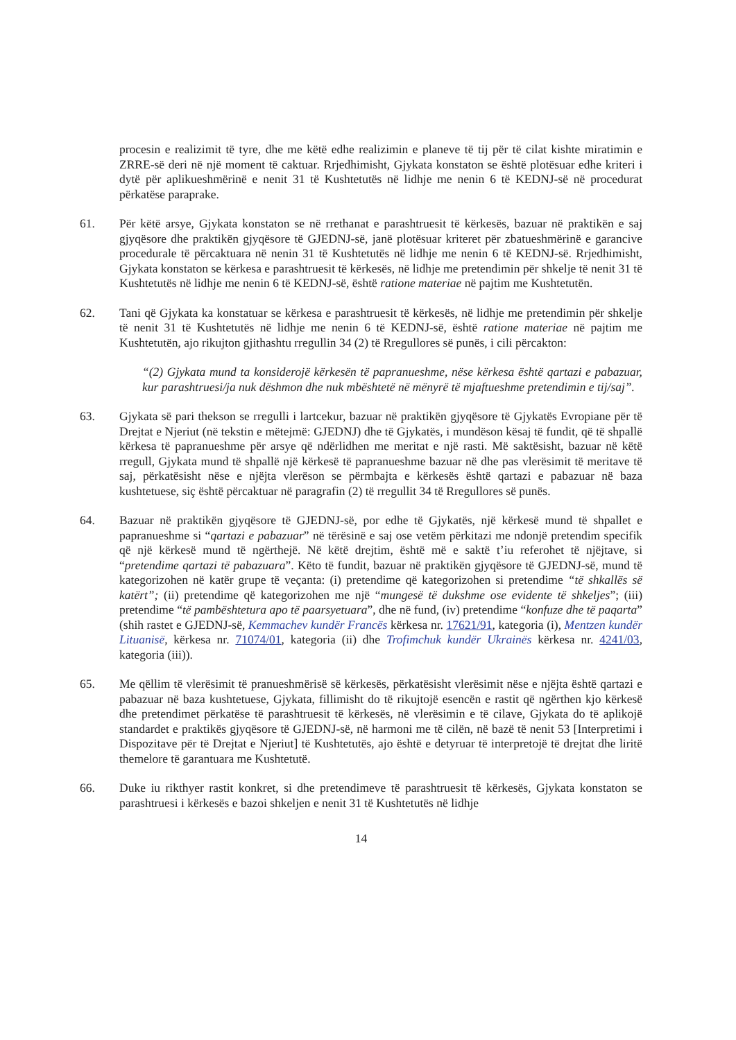procesin e realizimit të tyre, dhe me këtë edhe realizimin e planeve të tij për të cilat kishte miratimin e ZRRE-së deri në një moment të caktuar. Rrjedhimisht, Gjykata konstaton se është plotësuar edhe kriteri i dytë për aplikueshmërinë e nenit 31 të Kushtetutës në lidhje me nenin 6 të KEDNJ-së në procedurat përkatëse paraprake.
61. Për këtë arsye, Gjykata konstaton se në rrethanat e parashtruesit të kërkesës, bazuar në praktikën e saj gjyqësore dhe praktikën gjyqësore të GJEDNJ-së, janë plotësuar kriteret për zbatueshmërinë e garancive procedurale të përcaktuara në nenin 31 të Kushtetutës në lidhje me nenin 6 të KEDNJ-së. Rrjedhimisht, Gjykata konstaton se kërkesa e parashtruesit të kërkesës, në lidhje me pretendimin për shkelje të nenit 31 të Kushtetutës në lidhje me nenin 6 të KEDNJ-së, është ratione materiae në pajtim me Kushtetutën.
62. Tani që Gjykata ka konstatuar se kërkesa e parashtruesit të kërkesës, në lidhje me pretendimin për shkelje të nenit 31 të Kushtetutës në lidhje me nenin 6 të KEDNJ-së, është ratione materiae në pajtim me Kushtetutën, ajo rikujton gjithashtu rregullin 34 (2) të Rregullores së punës, i cili përcakton:
“(2) Gjykata mund ta konsiderojë kërkesën të papranueshme, nëse kërkesa është qartazi e pabazuar, kur parashtruesi/ja nuk dëshmon dhe nuk mbështetë në mënyrë të mjaftueshme pretendimin e tij/saj”.
63. Gjykata së pari thekson se rregulli i lartcekur, bazuar në praktikën gjyqësore të Gjykatës Evropiane për të Drejtat e Njeriut (në tekstin e mëtejmë: GJEDNJ) dhe të Gjykatës, i mundëson kësaj të fundit, që të shpallë kërkesa të papranueshme për arsye që ndërlidhen me meritat e një rasti. Më saktësisht, bazuar në këtë rregull, Gjykata mund të shpallë një kërkesë të papranueshme bazuar në dhe pas vlerësimit të meritave të saj, përkatësisht nëse e njëjta vlerëson se përmbajta e kërkesës është qartazi e pabazuar në baza kushtetuese, siç është përcaktuar në paragrafin (2) të rregullit 34 të Rregullores së punës.
64. Bazuar në praktikën gjyqësore të GJEDNJ-së, por edhe të Gjykatës, një kërkesë mund të shpallet e papranueshme si “qartazi e pabazuar” në tërësinë e saj ose vetëm përkitazi me ndonjë pretendim specifik që një kërkesë mund të ngërthejë. Në këtë drejtim, është më e saktë t’iu referohet të njëjtave, si “pretendime qartazi të pabazuara”. Këto të fundit, bazuar në praktikën gjyqësore të GJEDNJ-së, mund të kategorizohen në katër grupe të veçanta: (i) pretendime që kategorizohen si pretendime “të shkallës së katërt”; (ii) pretendime që kategorizohen me një “mungesë të dukshme ose evidente të shkeljes”; (iii) pretendime “të pambështetura apo të paarsyetuara”, dhe në fund, (iv) pretendime “konfuze dhe të paqarta” (shih rastet e GJEDNJ-së, Kemmachev kundër Francës kërkesa nr. 17621/91, kategoria (i), Mentzen kundër Lituanisë, kërkesa nr. 71074/01, kategoria (ii) dhe Trofimchuk kundër Ukrainës kërkesa nr. 4241/03, kategoria (iii)).
65. Me qëllim të vlerësimit të pranueshmërisë së kërkesës, përkatësisht vlerësimit nëse e njëjta është qartazi e pabazuar në baza kushtetuese, Gjykata, fillimisht do të rikujtojë esencën e rastit që ngërthen kjo kërkesë dhe pretendimet përkatëse të parashtruesit të kërkesës, në vlerësimin e të cilave, Gjykata do të aplikojë standardet e praktikës gjyqësore të GJEDNJ-së, në harmoni me të cilën, në bazë të nenit 53 [Interpretimi i Dispozitave për të Drejtat e Njeriut] të Kushtetutës, ajo është e detyruar të interpretojë të drejtat dhe liritë themelore të garantuara me Kushtetutë.
66. Duke iu rikthyer rastit konkret, si dhe pretendimeve të parashtruesit të kërkesës, Gjykata konstaton se parashtruesi i kërkesës e bazoi shkeljen e nenit 31 të Kushtetutës në lidhje
14